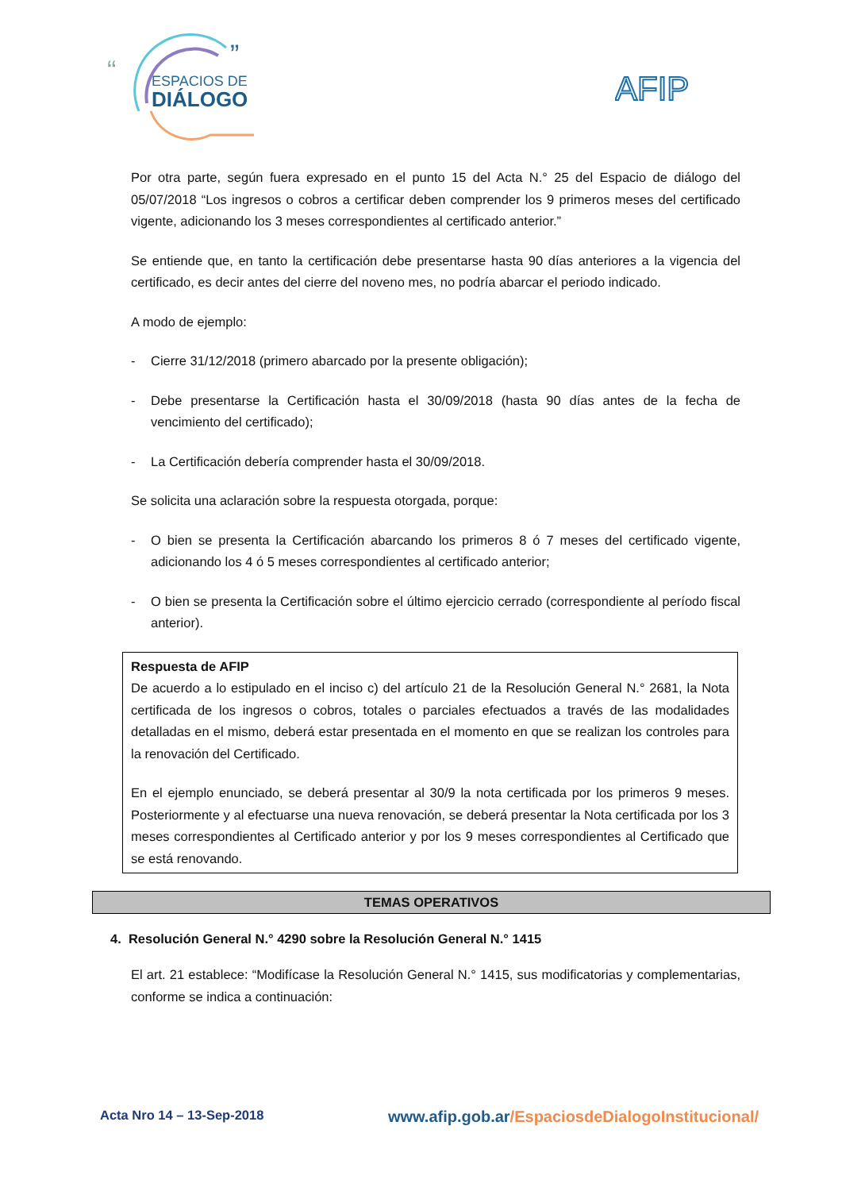ESPACIOS DE
DIÁLOGO
“
”
AFIP
Por otra parte, según fuera expresado en el punto 15 del Acta N.° 25 del Espacio de diálogo del 05/07/2018 “Los ingresos o cobros a certificar deben comprender los 9 primeros meses del certificado vigente, adicionando los 3 meses correspondientes al certificado anterior.”
Se entiende que, en tanto la certificación debe presentarse hasta 90 días anteriores a la vigencia del certificado, es decir antes del cierre del noveno mes, no podría abarcar el periodo indicado.
A modo de ejemplo:
- Cierre 31/12/2018 (primero abarcado por la presente obligación);
- Debe presentarse la Certificación hasta el 30/09/2018 (hasta 90 días antes de la fecha de vencimiento del certificado);
- La Certificación debería comprender hasta el 30/09/2018.
Se solicita una aclaración sobre la respuesta otorgada, porque:
- O bien se presenta la Certificación abarcando los primeros 8 ó 7 meses del certificado vigente, adicionando los 4 ó 5 meses correspondientes al certificado anterior;
- O bien se presenta la Certificación sobre el último ejercicio cerrado (correspondiente al período fiscal anterior).
Respuesta de AFIP
De acuerdo a lo estipulado en el inciso c) del artículo 21 de la Resolución General N.° 2681, la Nota certificada de los ingresos o cobros, totales o parciales efectuados a través de las modalidades detalladas en el mismo, deberá estar presentada en el momento en que se realizan los controles para la renovación del Certificado.
En el ejemplo enunciado, se deberá presentar al 30/9 la nota certificada por los primeros 9 meses. Posteriormente y al efectuarse una nueva renovación, se deberá presentar la Nota certificada por los 3 meses correspondientes al Certificado anterior y por los 9 meses correspondientes al Certificado que se está renovando.
TEMAS OPERATIVOS
4. Resolución General N.° 4290 sobre la Resolución General N.° 1415
El art. 21 establece: “Modifícase la Resolución General N.° 1415, sus modificatorias y complementarias, conforme se indica a continuación:
Acta Nro 14 – 13-Sep-2018 www.afip.gob.ar/EspaciosdeDialogoInstitucional/